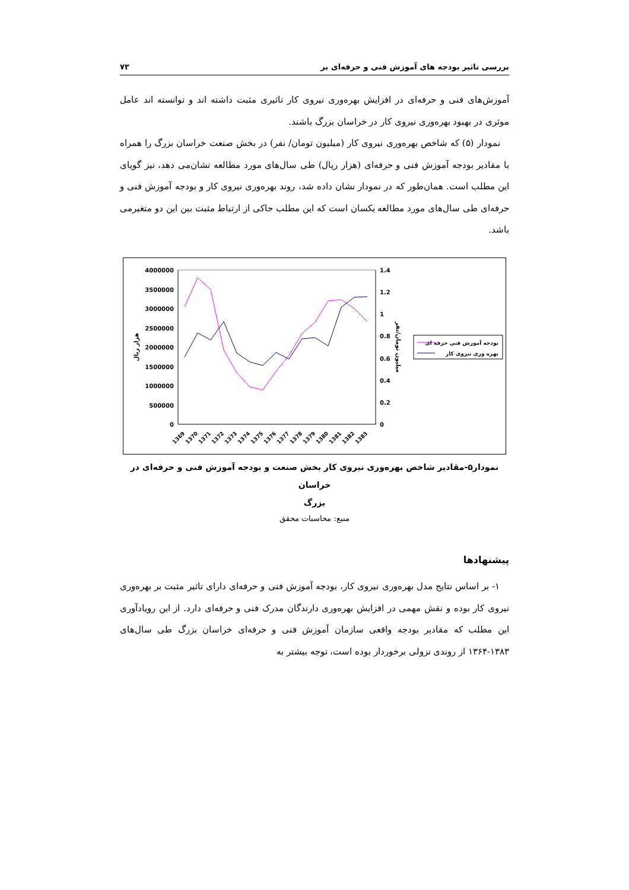بررسی تاثیر بودجه های آموزش فنی و حرفه‌ای بر ۷۳
آموزش‌های فنی و حرفه‌ای در افزایش بهره‌وری نیروی کار تاثیری مثبت داشته اند و توانسته اند عامل موثری در بهبود بهره‌وری نیروی کار در خراسان بزرگ باشند.
نمودار (۵) که شاخص بهره‌وری نیروی کار (میلیون تومان/ نفر) در بخش صنعت خراسان بزرگ را همراه با مقادیر بودجه آموزش فنی و حرفه‌ای (هزار ریال) طی سال‌های مورد مطالعه نشان‌می دهد، نیز گویای این مطلب است. همان‌طور که در نمودار نشان داده شد، روند بهره‌وری نیروی کار و بودجه آموزش فنی و حرفه‌ای طی سال‌های مورد مطالعه یکسان است که این مطلب حاکی از ارتباط مثبت بین این دو متغیرمی باشد.
4000000
3500000
3000000
2500000
2000000
1500000
1000000
500000
0
1.4
1.2
1
0.8
0.6
0.4
0.2
0
هزار ریال
میلیون تومان/نفر
1369
1370
1371
1372
1373
1374
1375
1376
1377
1378
1379
1380
1381
1382
1383
بودجه آموزش فنی حرفه ای
بهره وری نیروی کار
نمودار۵-مقادیر شاخص بهره‌وری نیروی کار بخش صنعت و بودجه آموزش فنی و حرفه‌ای در خراسان
بزرگ
منبع: محاسبات محقق
پیشنهادها
۱- بر اساس نتایج مدل بهره‌وری نیروی کار، بودجه آموزش فنی و حرفه‌ای دارای تاثیر مثبت بر بهره‌وری نیروی کار بوده و نقش مهمی در افزایش بهره‌وری دارندگان مدرک فنی و حرفه‌ای دارد. از این رویادآوری این مطلب که مقادیر بودجه واقعی سازمان آموزش فنی و حرفه‌ای خراسان بزرگ طی سال‌های ۱۳۸۳-۱۳۶۴ از روندی نزولی برخوردار بوده است، توجه بیشتر به